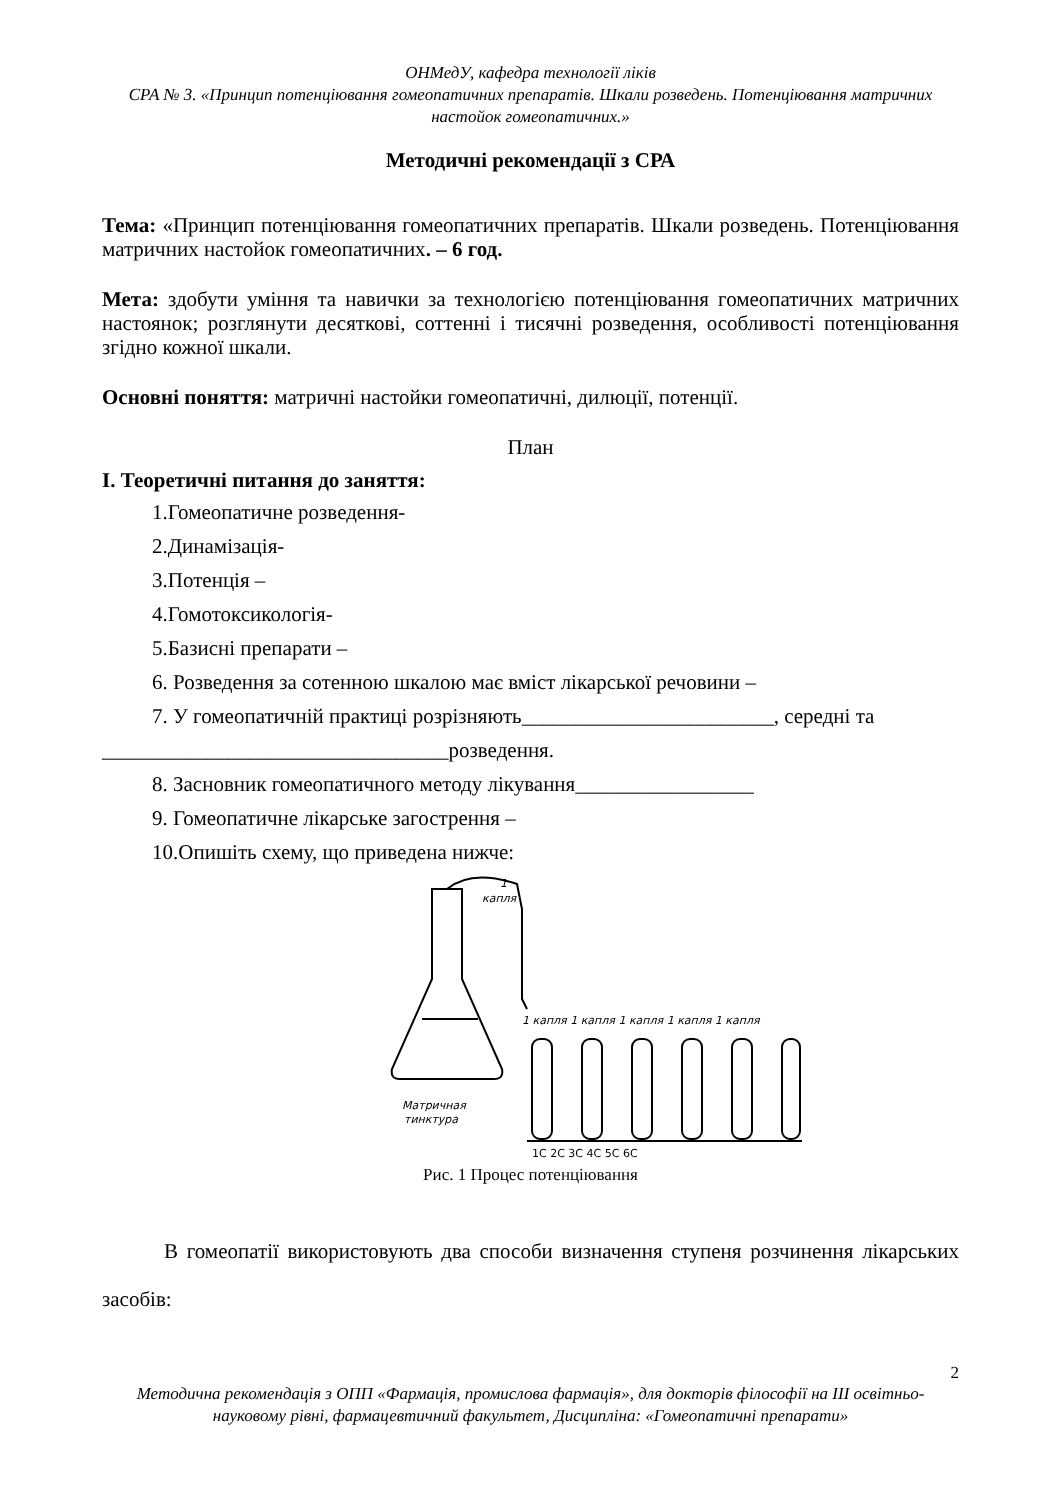ОНМедУ, кафедра технології ліків
СРА № 3. «Принцип потенціювання гомеопатичних препаратів. Шкали розведень. Потенціювання матричних настойок гомеопатичних.»
Методичні рекомендації з СРА
Тема: «Принцип потенціювання гомеопатичних препаратів. Шкали розведень. Потенціювання матричних настойок гомеопатичних. – 6 год.
Мета: здобути уміння та навички за технологією потенціювання гомеопатичних матричних настоянок; розглянути десяткові, соттенні і тисячні розведення, особливості потенціювання згідно кожної шкали.
Основні поняття: матричні настойки гомеопатичні, дилюції, потенції.
План
I. Теоретичні питання до заняття:
1.Гомеопатичне розведення-
2.Динамізація-
3.Потенція –
4.Гомотоксикологія-
5.Базисні препарати –
6. Розведення за сотенною шкалою має вміст лікарської речовини –
7. У гомеопатичній практиці розрізняють________________________, середні та
_________________________________розведення.
8. Засновник гомеопатичного методу лікування_________________
9. Гомеопатичне лікарське загострення –
10.Опишіть схему, що приведена нижче:
1
капля
1 капля 1 капля 1 капля 1 капля 1 капля
Матричная
тинктура
1C 2C 3C 4C 5C 6C
Рис. 1 Процес потенціювання
В гомеопатії використовують два способи визначення ступеня розчинення лікарських засобів:
2
Методична рекомендація з ОПП «Фармація, промислова фармація», для докторів філософії на ІІІ освітньо-науковому рівні, фармацевтичний факультет, Дисципліна: «Гомеопатичні препарати»